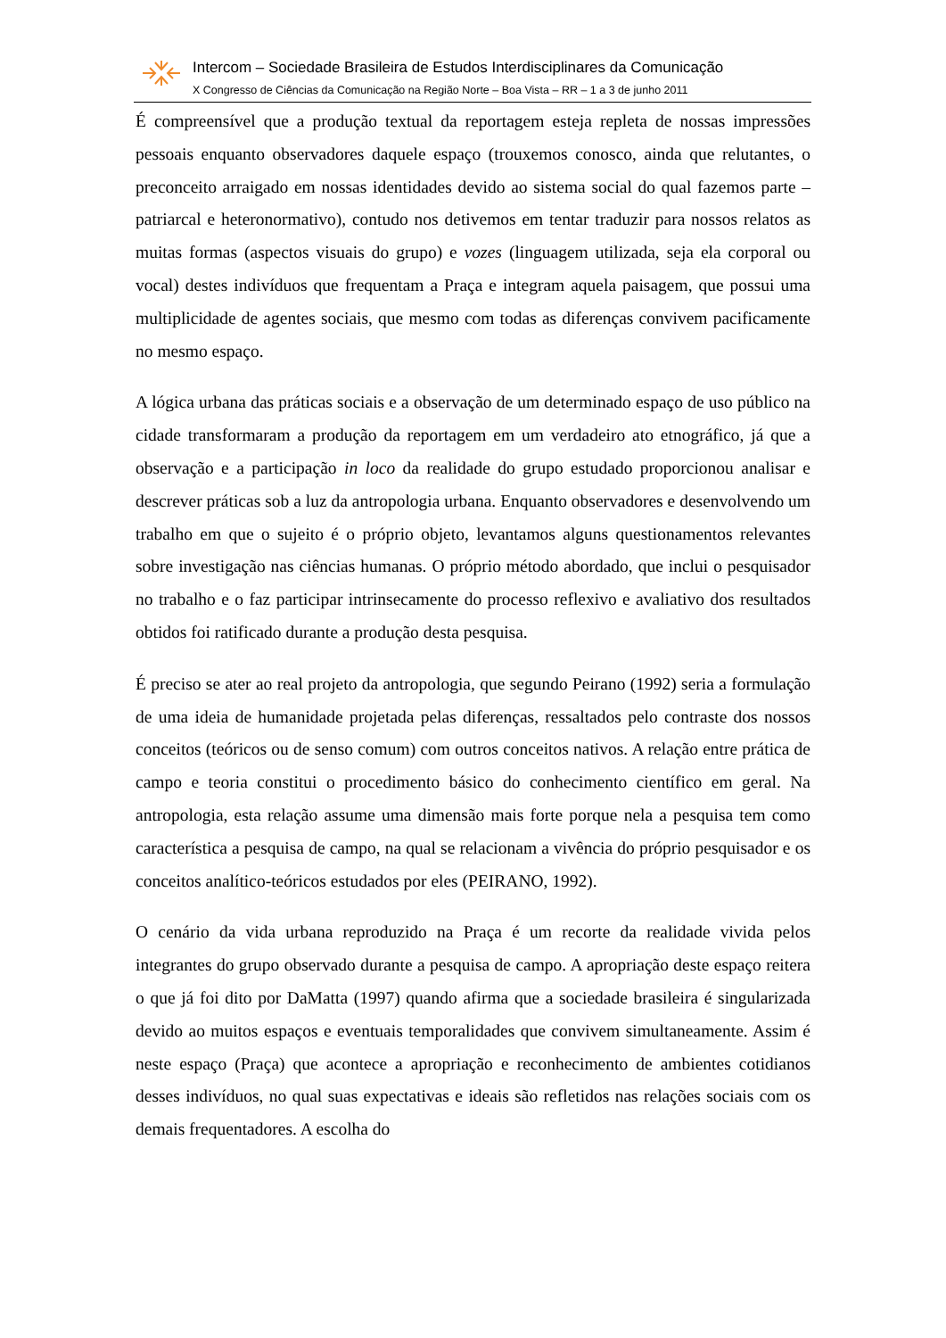Intercom – Sociedade Brasileira de Estudos Interdisciplinares da Comunicação
X Congresso de Ciências da Comunicação na Região Norte – Boa Vista – RR – 1 a 3 de junho 2011
É compreensível que a produção textual da reportagem esteja repleta de nossas impressões pessoais enquanto observadores daquele espaço (trouxemos conosco, ainda que relutantes, o preconceito arraigado em nossas identidades devido ao sistema social do qual fazemos parte – patriarcal e heteronormativo), contudo nos detivemos em tentar traduzir para nossos relatos as muitas formas (aspectos visuais do grupo) e vozes (linguagem utilizada, seja ela corporal ou vocal) destes indivíduos que frequentam a Praça e integram aquela paisagem, que possui uma multiplicidade de agentes sociais, que mesmo com todas as diferenças convivem pacificamente no mesmo espaço.
A lógica urbana das práticas sociais e a observação de um determinado espaço de uso público na cidade transformaram a produção da reportagem em um verdadeiro ato etnográfico, já que a observação e a participação in loco da realidade do grupo estudado proporcionou analisar e descrever práticas sob a luz da antropologia urbana. Enquanto observadores e desenvolvendo um trabalho em que o sujeito é o próprio objeto, levantamos alguns questionamentos relevantes sobre investigação nas ciências humanas. O próprio método abordado, que inclui o pesquisador no trabalho e o faz participar intrinsecamente do processo reflexivo e avaliativo dos resultados obtidos foi ratificado durante a produção desta pesquisa.
É preciso se ater ao real projeto da antropologia, que segundo Peirano (1992) seria a formulação de uma ideia de humanidade projetada pelas diferenças, ressaltados pelo contraste dos nossos conceitos (teóricos ou de senso comum) com outros conceitos nativos. A relação entre prática de campo e teoria constitui o procedimento básico do conhecimento científico em geral. Na antropologia, esta relação assume uma dimensão mais forte porque nela a pesquisa tem como característica a pesquisa de campo, na qual se relacionam a vivência do próprio pesquisador e os conceitos analítico-teóricos estudados por eles (PEIRANO, 1992).
O cenário da vida urbana reproduzido na Praça é um recorte da realidade vivida pelos integrantes do grupo observado durante a pesquisa de campo. A apropriação deste espaço reitera o que já foi dito por DaMatta (1997) quando afirma que a sociedade brasileira é singularizada devido ao muitos espaços e eventuais temporalidades que convivem simultaneamente. Assim é neste espaço (Praça) que acontece a apropriação e reconhecimento de ambientes cotidianos desses indivíduos, no qual suas expectativas e ideais são refletidos nas relações sociais com os demais frequentadores. A escolha do